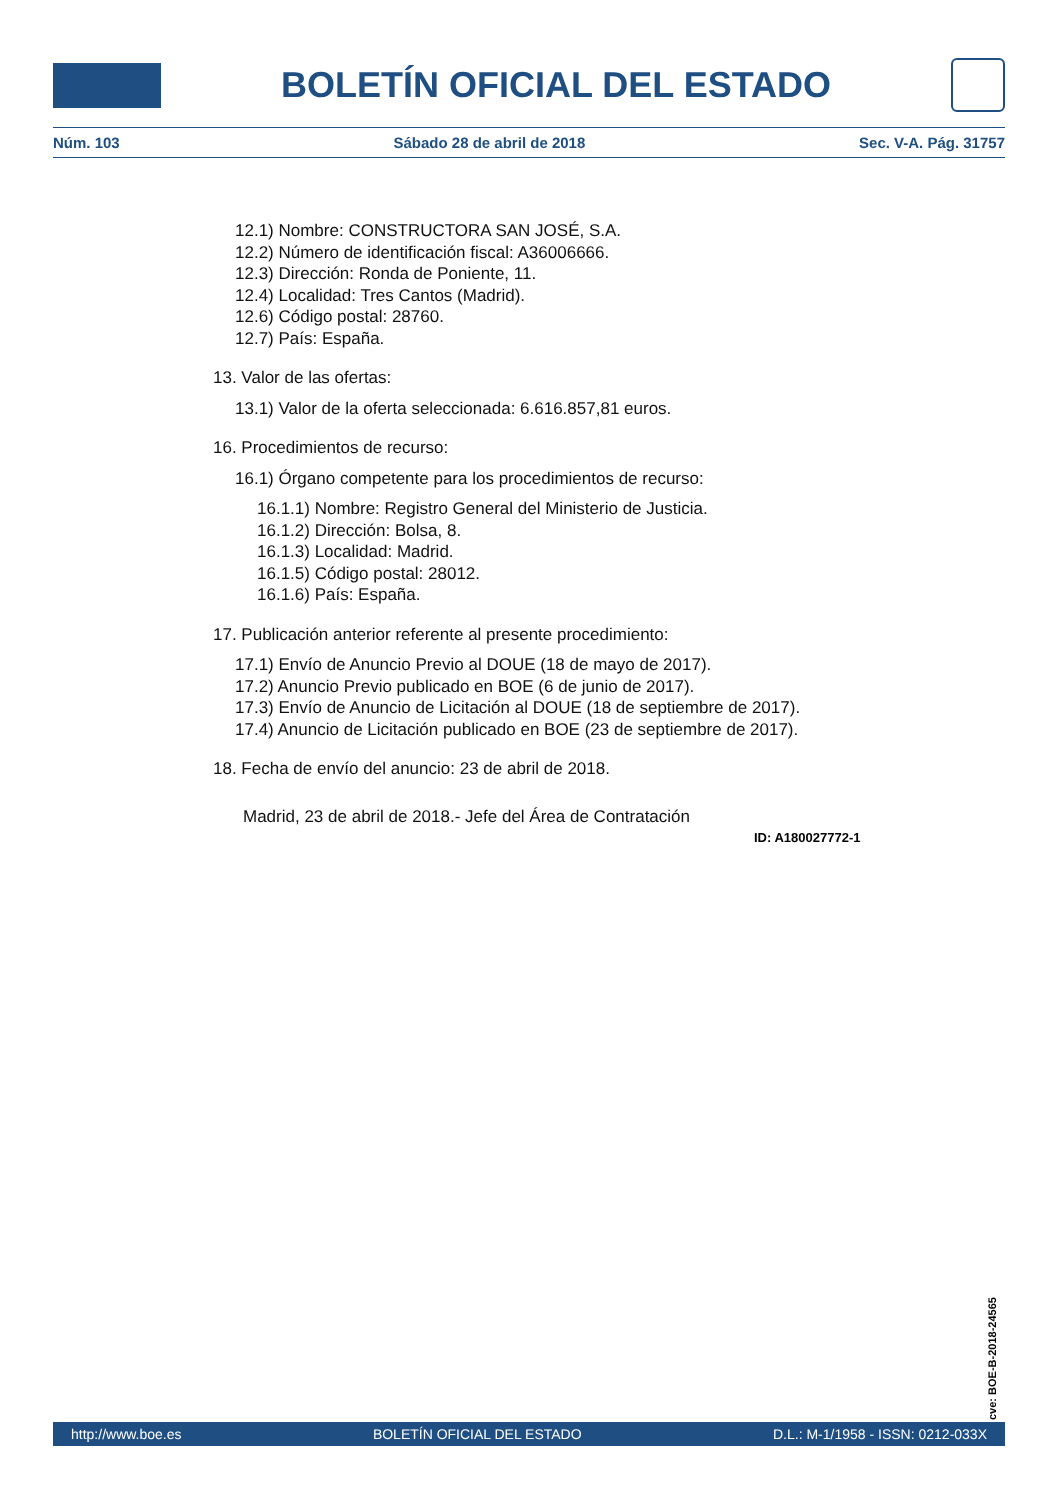BOLETÍN OFICIAL DEL ESTADO
Núm. 103 Sábado 28 de abril de 2018 Sec. V-A. Pág. 31757
12.1) Nombre: CONSTRUCTORA SAN JOSÉ, S.A.
12.2) Número de identificación fiscal: A36006666.
12.3) Dirección: Ronda de Poniente, 11.
12.4) Localidad: Tres Cantos (Madrid).
12.6) Código postal: 28760.
12.7) País: España.
13. Valor de las ofertas:
13.1) Valor de la oferta seleccionada: 6.616.857,81 euros.
16. Procedimientos de recurso:
16.1) Órgano competente para los procedimientos de recurso:
16.1.1) Nombre: Registro General del Ministerio de Justicia.
16.1.2) Dirección: Bolsa, 8.
16.1.3) Localidad: Madrid.
16.1.5) Código postal: 28012.
16.1.6) País: España.
17. Publicación anterior referente al presente procedimiento:
17.1) Envío de Anuncio Previo al DOUE (18 de mayo de 2017).
17.2) Anuncio Previo publicado en BOE (6 de junio de 2017).
17.3) Envío de Anuncio de Licitación al DOUE (18 de septiembre de 2017).
17.4) Anuncio de Licitación publicado en BOE (23 de septiembre de 2017).
18. Fecha de envío del anuncio: 23 de abril de 2018.
Madrid, 23 de abril de 2018.- Jefe del Área de Contratación
ID: A180027772-1
cve: BOE-B-2018-24565
http://www.boe.es BOLETÍN OFICIAL DEL ESTADO D.L.: M-1/1958 - ISSN: 0212-033X